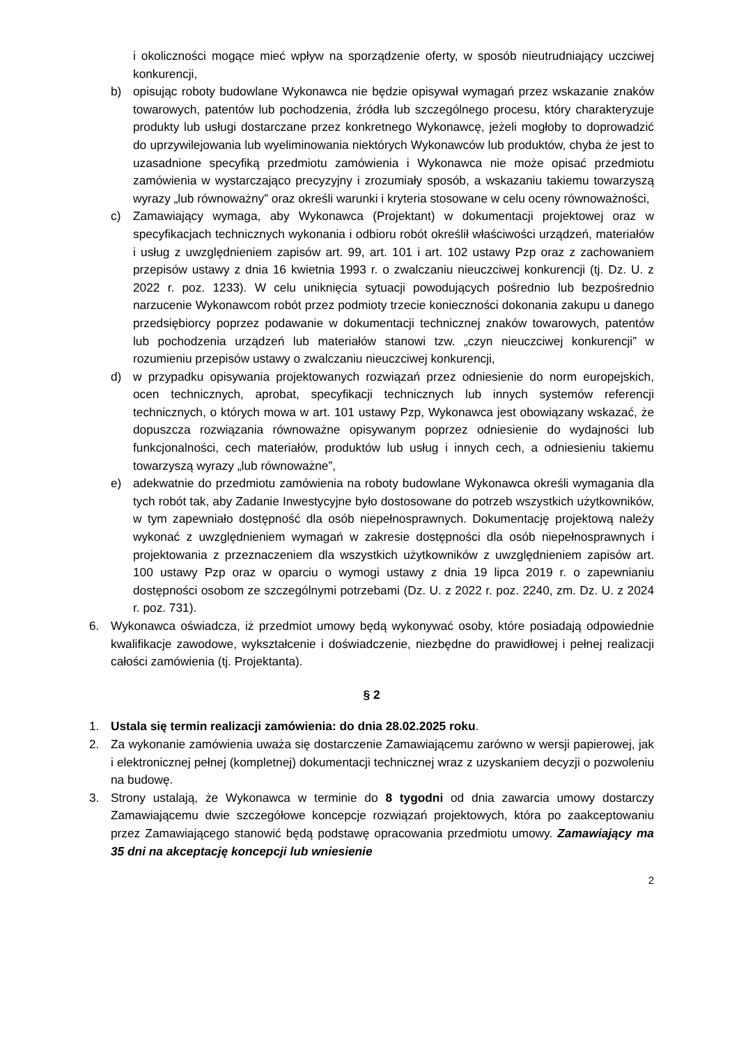i okoliczności mogące mieć wpływ na sporządzenie oferty, w sposób nieutrudniający uczciwej konkurencji,
b) opisując roboty budowlane Wykonawca nie będzie opisywał wymagań przez wskazanie znaków towarowych, patentów lub pochodzenia, źródła lub szczególnego procesu, który charakteryzuje produkty lub usługi dostarczane przez konkretnego Wykonawcę, jeżeli mogłoby to doprowadzić do uprzywilejowania lub wyeliminowania niektórych Wykonawców lub produktów, chyba że jest to uzasadnione specyfiką przedmiotu zamówienia i Wykonawca nie może opisać przedmiotu zamówienia w wystarczająco precyzyjny i zrozumiały sposób, a wskazaniu takiemu towarzyszą wyrazy „lub równoważny” oraz określi warunki i kryteria stosowane w celu oceny równoważności,
c) Zamawiający wymaga, aby Wykonawca (Projektant) w dokumentacji projektowej oraz w specyfikacjach technicznych wykonania i odbioru robót określił właściwości urządzeń, materiałów i usług z uwzględnieniem zapisów art. 99, art. 101 i art. 102 ustawy Pzp oraz z zachowaniem przepisów ustawy z dnia 16 kwietnia 1993 r. o zwalczaniu nieuczciwej konkurencji (tj. Dz. U. z 2022 r. poz. 1233). W celu uniknięcia sytuacji powodujących pośrednio lub bezpośrednio narzucenie Wykonawcom robót przez podmioty trzecie konieczności dokonania zakupu u danego przedsiębiorcy poprzez podawanie w dokumentacji technicznej znaków towarowych, patentów lub pochodzenia urządzeń lub materiałów stanowi tzw. „czyn nieuczciwej konkurencji” w rozumieniu przepisów ustawy o zwalczaniu nieuczciwej konkurencji,
d) w przypadku opisywania projektowanych rozwiązań przez odniesienie do norm europejskich, ocen technicznych, aprobat, specyfikacji technicznych lub innych systemów referencji technicznych, o których mowa w art. 101 ustawy Pzp, Wykonawca jest obowiązany wskazać, że dopuszcza rozwiązania równoważne opisywanym poprzez odniesienie do wydajności lub funkcjonalności, cech materiałów, produktów lub usług i innych cech, a odniesieniu takiemu towarzyszą wyrazy „lub równoważne”,
e) adekwatnie do przedmiotu zamówienia na roboty budowlane Wykonawca określi wymagania dla tych robót tak, aby Zadanie Inwestycyjne było dostosowane do potrzeb wszystkich użytkowników, w tym zapewniało dostępność dla osób niepełnosprawnych. Dokumentację projektową należy wykonać z uwzględnieniem wymagań w zakresie dostępności dla osób niepełnosprawnych i projektowania z przeznaczeniem dla wszystkich użytkowników z uwzględnieniem zapisów art. 100 ustawy Pzp oraz w oparciu o wymogi ustawy z dnia 19 lipca 2019 r. o zapewnianiu dostępności osobom ze szczególnymi potrzebami (Dz. U. z 2022 r. poz. 2240, zm. Dz. U. z 2024 r. poz. 731).
6. Wykonawca oświadcza, iż przedmiot umowy będą wykonywać osoby, które posiadają odpowiednie kwalifikacje zawodowe, wykształcenie i doświadczenie, niezbędne do prawidłowej i pełnej realizacji całości zamówienia (tj. Projektanta).
§ 2
1. Ustala się termin realizacji zamówienia: do dnia 28.02.2025 roku.
2. Za wykonanie zamówienia uważa się dostarczenie Zamawiającemu zarówno w wersji papierowej, jak i elektronicznej pełnej (kompletnej) dokumentacji technicznej wraz z uzyskaniem decyzji o pozwoleniu na budowę.
3. Strony ustalają, że Wykonawca w terminie do 8 tygodni od dnia zawarcia umowy dostarczy Zamawiającemu dwie szczegółowe koncepcje rozwiązań projektowych, która po zaakceptowaniu przez Zamawiającego stanowić będą podstawę opracowania przedmiotu umowy. Zamawiający ma 35 dni na akceptację koncepcji lub wniesienie
2